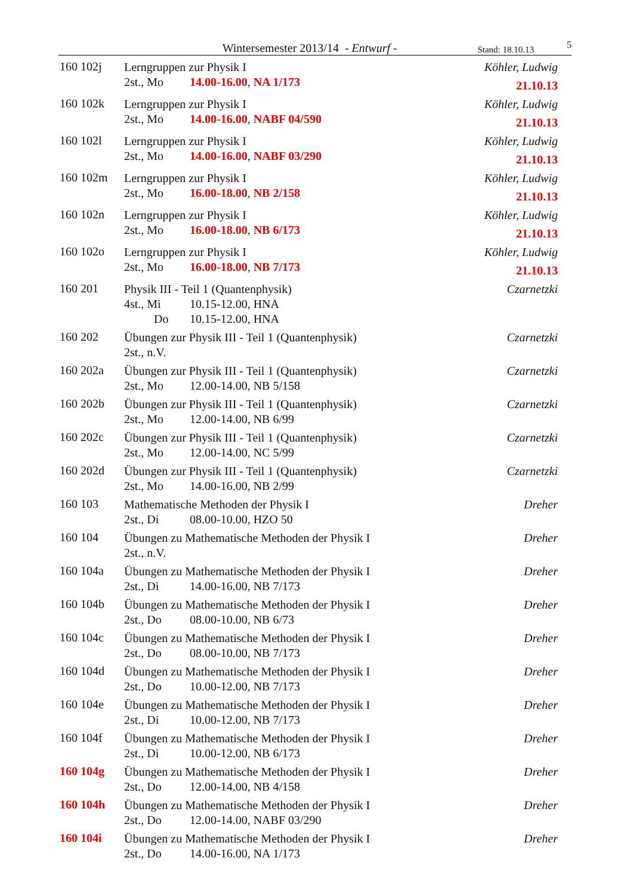Wintersemester 2013/14 - Entwurf - Stand: 18.10.13 5
160 102j
Lerngruppen zur Physik I
2st., Mo 14.00-16.00, NA 1/173
Köhler, Ludwig
21.10.13
160 102k
Lerngruppen zur Physik I
2st., Mo 14.00-16.00, NABF 04/590
Köhler, Ludwig
21.10.13
160 102l
Lerngruppen zur Physik I
2st., Mo 14.00-16.00, NABF 03/290
Köhler, Ludwig
21.10.13
160 102m
Lerngruppen zur Physik I
2st., Mo 16.00-18.00, NB 2/158
Köhler, Ludwig
21.10.13
160 102n
Lerngruppen zur Physik I
2st., Mo 16.00-18.00, NB 6/173
Köhler, Ludwig
21.10.13
160 102o
Lerngruppen zur Physik I
2st., Mo 16.00-18.00, NB 7/173
Köhler, Ludwig
21.10.13
160 201
Physik III - Teil 1 (Quantenphysik)
4st., Mi 10.15-12.00, HNA
Do 10.15-12.00, HNA
Czarnetzki
160 202
Übungen zur Physik III - Teil 1 (Quantenphysik)
2st., n.V.
Czarnetzki
160 202a
Übungen zur Physik III - Teil 1 (Quantenphysik)
2st., Mo 12.00-14.00, NB 5/158
Czarnetzki
160 202b
Übungen zur Physik III - Teil 1 (Quantenphysik)
2st., Mo 12.00-14.00, NB 6/99
Czarnetzki
160 202c
Übungen zur Physik III - Teil 1 (Quantenphysik)
2st., Mo 12.00-14.00, NC 5/99
Czarnetzki
160 202d
Übungen zur Physik III - Teil 1 (Quantenphysik)
2st., Mo 14.00-16.00, NB 2/99
Czarnetzki
160 103
Mathematische Methoden der Physik I
2st., Di 08.00-10.00, HZO 50
Dreher
160 104
Übungen zu Mathematische Methoden der Physik I
2st., n.V.
Dreher
160 104a
Übungen zu Mathematische Methoden der Physik I
2st., Di 14.00-16.00, NB 7/173
Dreher
160 104b
Übungen zu Mathematische Methoden der Physik I
2st., Do 08.00-10.00, NB 6/73
Dreher
160 104c
Übungen zu Mathematische Methoden der Physik I
2st., Do 08.00-10.00, NB 7/173
Dreher
160 104d
Übungen zu Mathematische Methoden der Physik I
2st., Do 10.00-12.00, NB 7/173
Dreher
160 104e
Übungen zu Mathematische Methoden der Physik I
2st., Di 10.00-12.00, NB 7/173
Dreher
160 104f
Übungen zu Mathematische Methoden der Physik I
2st., Di 10.00-12.00, NB 6/173
Dreher
160 104g
Übungen zu Mathematische Methoden der Physik I
2st., Do 12.00-14.00, NB 4/158
Dreher
160 104h
Übungen zu Mathematische Methoden der Physik I
2st., Do 12.00-14.00, NABF 03/290
Dreher
160 104i
Übungen zu Mathematische Methoden der Physik I
2st., Do 14.00-16.00, NA 1/173
Dreher